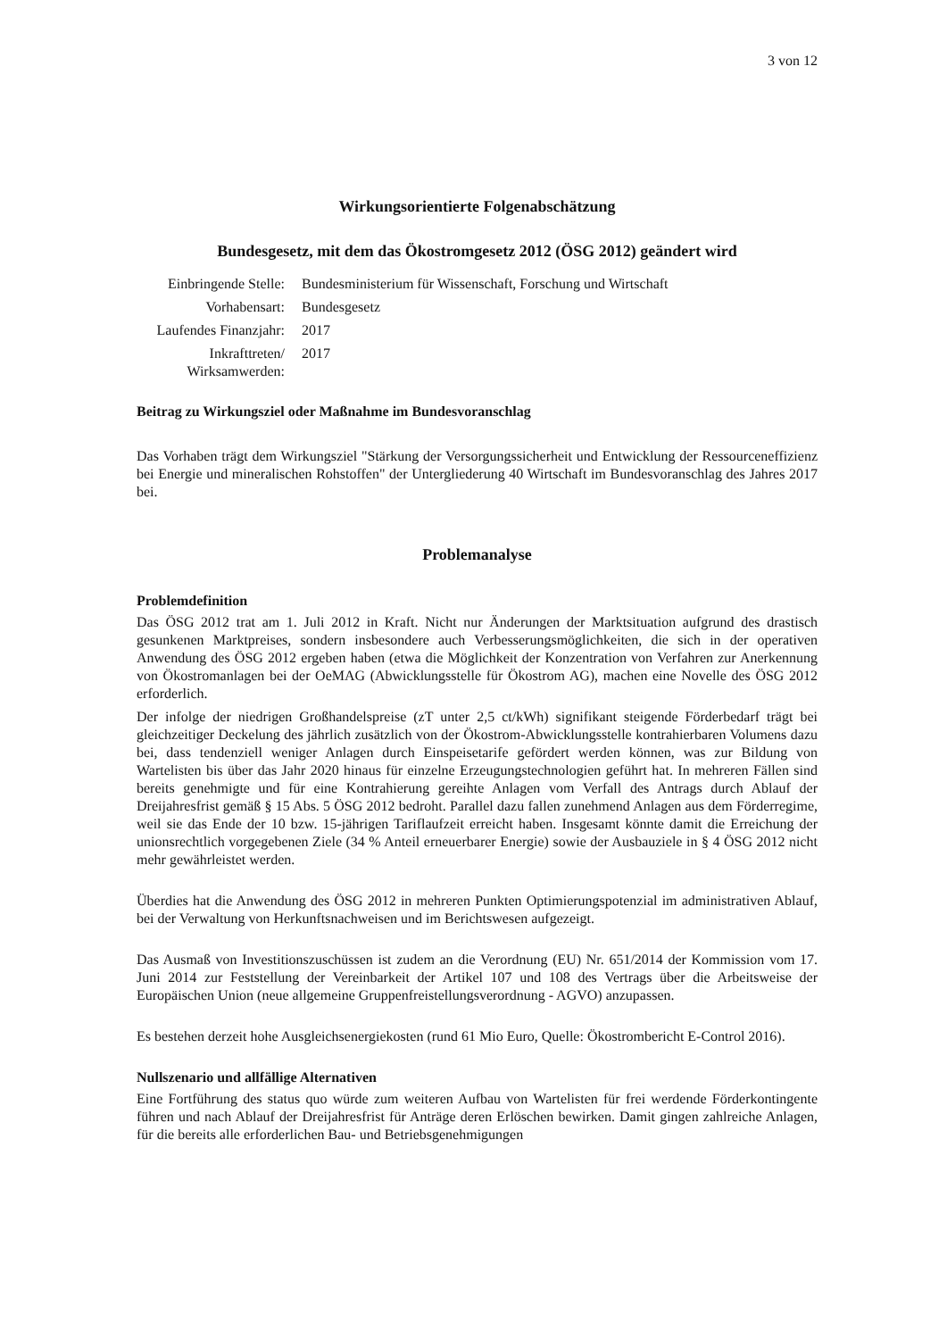3 von 12
Wirkungsorientierte Folgenabschätzung
Bundesgesetz, mit dem das Ökostromgesetz 2012 (ÖSG 2012) geändert wird
| Einbringende Stelle: | Bundesministerium für Wissenschaft, Forschung und Wirtschaft |
| Vorhabensart: | Bundesgesetz |
| Laufendes Finanzjahr: | 2017 |
| Inkrafttreten/ Wirksamwerden: | 2017 |
Beitrag zu Wirkungsziel oder Maßnahme im Bundesvoranschlag
Das Vorhaben trägt dem Wirkungsziel "Stärkung der Versorgungssicherheit und Entwicklung der Ressourceneffizienz bei Energie und mineralischen Rohstoffen" der Untergliederung 40 Wirtschaft im Bundesvoranschlag des Jahres 2017 bei.
Problemanalyse
Problemdefinition
Das ÖSG 2012 trat am 1. Juli 2012 in Kraft. Nicht nur Änderungen der Marktsituation aufgrund des drastisch gesunkenen Marktpreises, sondern insbesondere auch Verbesserungsmöglichkeiten, die sich in der operativen Anwendung des ÖSG 2012 ergeben haben (etwa die Möglichkeit der Konzentration von Verfahren zur Anerkennung von Ökostromanlagen bei der OeMAG (Abwicklungsstelle für Ökostrom AG), machen eine Novelle des ÖSG 2012 erforderlich.
Der infolge der niedrigen Großhandelspreise (zT unter 2,5 ct/kWh) signifikant steigende Förderbedarf trägt bei gleichzeitiger Deckelung des jährlich zusätzlich von der Ökostrom-Abwicklungsstelle kontrahierbaren Volumens dazu bei, dass tendenziell weniger Anlagen durch Einspeisetarife gefördert werden können, was zur Bildung von Wartelisten bis über das Jahr 2020 hinaus für einzelne Erzeugungstechnologien geführt hat. In mehreren Fällen sind bereits genehmigte und für eine Kontrahierung gereihte Anlagen vom Verfall des Antrags durch Ablauf der Dreijahresfrist gemäß § 15 Abs. 5 ÖSG 2012 bedroht. Parallel dazu fallen zunehmend Anlagen aus dem Förderregime, weil sie das Ende der 10 bzw. 15-jährigen Tariflaufzeit erreicht haben. Insgesamt könnte damit die Erreichung der unionsrechtlich vorgegebenen Ziele (34 % Anteil erneuerbarer Energie) sowie der Ausbauziele in § 4 ÖSG 2012 nicht mehr gewährleistet werden.
Überdies hat die Anwendung des ÖSG 2012 in mehreren Punkten Optimierungspotenzial im administrativen Ablauf, bei der Verwaltung von Herkunftsnachweisen und im Berichtswesen aufgezeigt.
Das Ausmaß von Investitionszuschüssen ist zudem an die Verordnung (EU) Nr. 651/2014 der Kommission vom 17. Juni 2014 zur Feststellung der Vereinbarkeit der Artikel 107 und 108 des Vertrags über die Arbeitsweise der Europäischen Union (neue allgemeine Gruppenfreistellungsverordnung - AGVO) anzupassen.
Es bestehen derzeit hohe Ausgleichsenergiekosten (rund 61 Mio Euro, Quelle: Ökostrombericht E-Control 2016).
Nullszenario und allfällige Alternativen
Eine Fortführung des status quo würde zum weiteren Aufbau von Wartelisten für frei werdende Förderkontingente führen und nach Ablauf der Dreijahresfrist für Anträge deren Erlöschen bewirken. Damit gingen zahlreiche Anlagen, für die bereits alle erforderlichen Bau- und Betriebsgenehmigungen